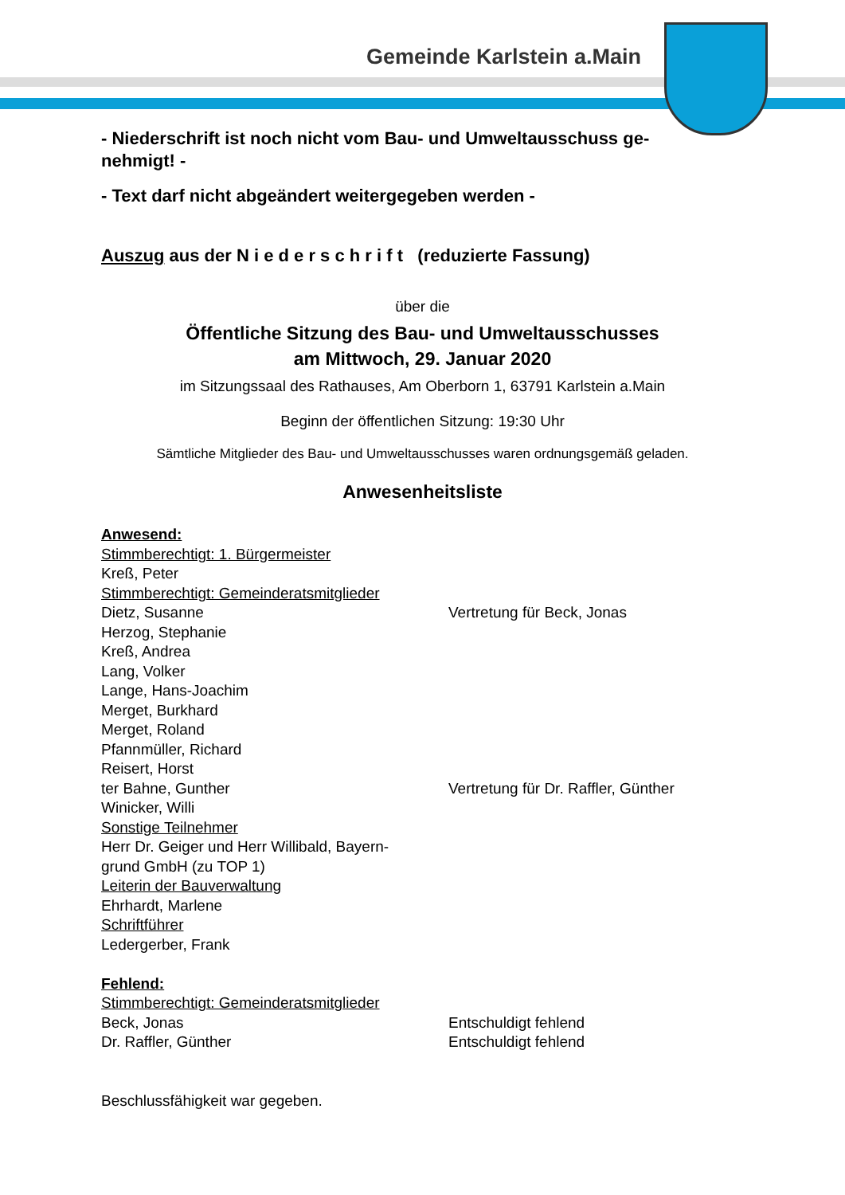Gemeinde Karlstein a.Main
- Niederschrift ist noch nicht vom Bau- und Umweltausschuss ge-
nehmigt! -
- Text darf nicht abgeändert weitergegeben werden -
Auszug aus der N i e d e r s c h r i f t (reduzierte Fassung)
über die
Öffentliche Sitzung des Bau- und Umweltausschusses
am Mittwoch, 29. Januar 2020
im Sitzungssaal des Rathauses, Am Oberborn 1, 63791 Karlstein a.Main
Beginn der öffentlichen Sitzung: 19:30 Uhr
Sämtliche Mitglieder des Bau- und Umweltausschusses waren ordnungsgemäß geladen.
Anwesenheitsliste
Anwesend:
Stimmberechtigt: 1. Bürgermeister
Kreß, Peter
Stimmberechtigt: Gemeinderatsmitglieder
Dietz, Susanne Vertretung für Beck, Jonas
Herzog, Stephanie
Kreß, Andrea
Lang, Volker
Lange, Hans-Joachim
Merget, Burkhard
Merget, Roland
Pfannmüller, Richard
Reisert, Horst
ter Bahne, Gunther Vertretung für Dr. Raffler, Günther
Winicker, Willi
Sonstige Teilnehmer
Herr Dr. Geiger und Herr Willibald, Bayern-
grund GmbH (zu TOP 1)
Leiterin der Bauverwaltung
Ehrhardt, Marlene
Schriftführer
Ledergerber, Frank
Fehlend:
Stimmberechtigt: Gemeinderatsmitglieder
Beck, Jonas Entschuldigt fehlend
Dr. Raffler, Günther Entschuldigt fehlend
Beschlussfähigkeit war gegeben.